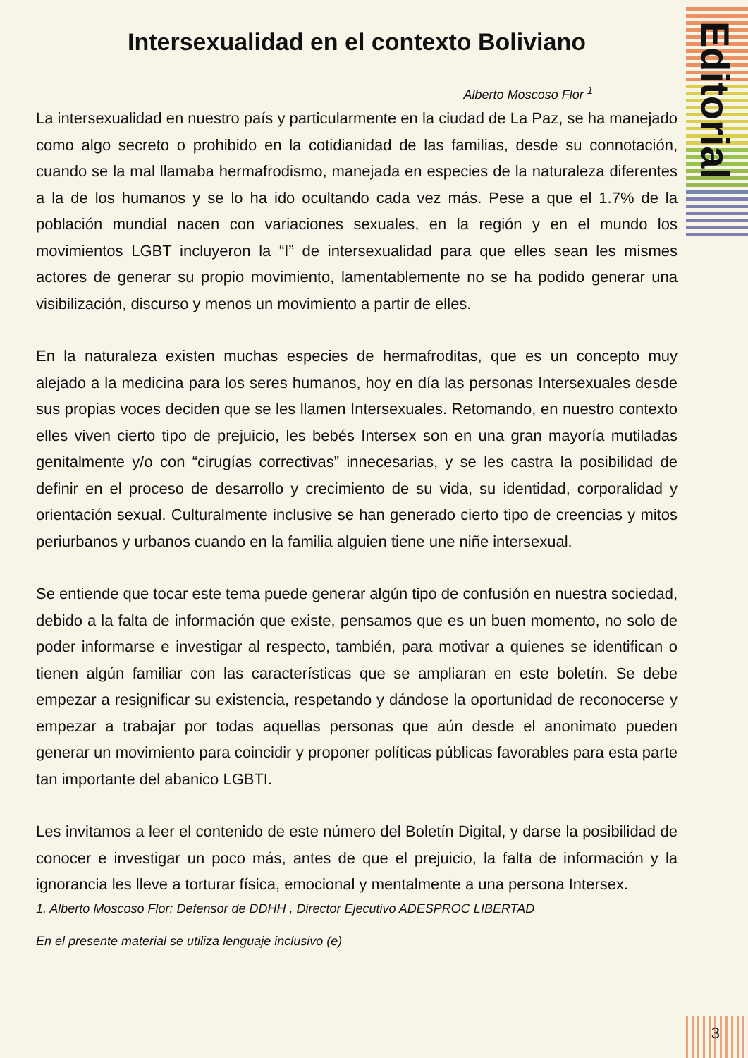Editorial
Intersexualidad en el contexto Boliviano
Alberto Moscoso Flor <sup>1</sup>
La intersexualidad en nuestro país y particularmente en la ciudad de La Paz, se ha manejado como algo secreto o prohibido en la cotidianidad de las familias, desde su connotación, cuando se la mal llamaba hermafrodismo, manejada en especies de la naturaleza diferentes a la de los humanos y se lo ha ido ocultando cada vez más. Pese a que el 1.7% de la población mundial nacen con variaciones sexuales, en la región y en el mundo los movimientos LGBT incluyeron la “I” de intersexualidad para que elles sean les mismes actores de generar su propio movimiento, lamentablemente no se ha podido generar una visibilización, discurso y menos un movimiento a partir de elles.
En la naturaleza existen muchas especies de hermafroditas, que es un concepto muy alejado a la medicina para los seres humanos, hoy en día las personas Intersexuales desde sus propias voces deciden que se les llamen Intersexuales. Retomando, en nuestro contexto elles viven cierto tipo de prejuicio, les bebés Intersex son en una gran mayoría mutiladas genitalmente y/o con “cirugías correctivas” innecesarias, y se les castra la posibilidad de definir en el proceso de desarrollo y crecimiento de su vida, su identidad, corporalidad y orientación sexual. Culturalmente inclusive se han generado cierto tipo de creencias y mitos periurbanos y urbanos cuando en la familia alguien tiene une niñe intersexual.
Se entiende que tocar este tema puede generar algún tipo de confusión en nuestra sociedad, debido a la falta de información que existe, pensamos que es un buen momento, no solo de poder informarse e investigar al respecto, también, para motivar a quienes se identifican o tienen algún familiar con las características que se ampliaran en este boletín. Se debe empezar a resignificar su existencia, respetando y dándose la oportunidad de reconocerse y empezar a trabajar por todas aquellas personas que aún desde el anonimato pueden generar un movimiento para coincidir y proponer políticas públicas favorables para esta parte tan importante del abanico LGBTI.
Les invitamos a leer el contenido de este número del Boletín Digital, y darse la posibilidad de conocer e investigar un poco más, antes de que el prejuicio, la falta de información y la ignorancia les lleve a torturar física, emocional y mentalmente a una persona Intersex.
1. Alberto Moscoso Flor: Defensor de DDHH , Director Ejecutivo ADESPROC LIBERTAD
En el presente material se utiliza lenguaje inclusivo (e)
3